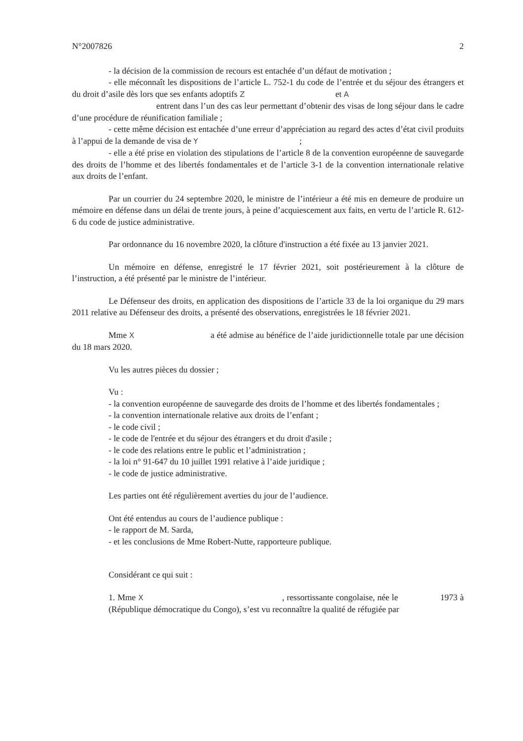N°2007826 2
- la décision de la commission de recours est entachée d’un défaut de motivation ;
- elle méconnaît les dispositions de l’article L. 752-1 du code de l’entrée et du séjour des étrangers et du droit d’asile dès lors que ses enfants adoptifs Z et A
entrent dans l’un des cas leur permettant d’obtenir des visas de long séjour dans le cadre d’une procédure de réunification familiale ;
- cette même décision est entachée d’une erreur d’appréciation au regard des actes d’état civil produits à l’appui de la demande de visa de Y ;
- elle a été prise en violation des stipulations de l’article 8 de la convention européenne de sauvegarde des droits de l’homme et des libertés fondamentales et de l’article 3-1 de la convention internationale relative aux droits de l’enfant.
Par un courrier du 24 septembre 2020, le ministre de l’intérieur a été mis en demeure de produire un mémoire en défense dans un délai de trente jours, à peine d’acquiescement aux faits, en vertu de l’article R. 612-6 du code de justice administrative.
Par ordonnance du 16 novembre 2020, la clôture d'instruction a été fixée au 13 janvier 2021.
Un mémoire en défense, enregistré le 17 février 2021, soit postérieurement à la clôture de l’instruction, a été présenté par le ministre de l’intérieur.
Le Défenseur des droits, en application des dispositions de l’article 33 de la loi organique du 29 mars 2011 relative au Défenseur des droits, a présenté des observations, enregistrées le 18 février 2021.
Mme X a été admise au bénéfice de l’aide juridictionnelle totale par une décision du 18 mars 2020.
Vu les autres pièces du dossier ;
Vu :
- la convention européenne de sauvegarde des droits de l’homme et des libertés fondamentales ;
- la convention internationale relative aux droits de l’enfant ;
- le code civil ;
- le code de l'entrée et du séjour des étrangers et du droit d'asile ;
- le code des relations entre le public et l’administration ;
- la loi n° 91-647 du 10 juillet 1991 relative à l’aide juridique ;
- le code de justice administrative.
Les parties ont été régulièrement averties du jour de l’audience.
Ont été entendus au cours de l’audience publique :
- le rapport de M. Sarda,
- et les conclusions de Mme Robert-Nutte, rapporteure publique.
Considérant ce qui suit :
1. Mme X , ressortissante congolaise, née le 1973 à (République démocratique du Congo), s’est vu reconnaître la qualité de réfugiée par